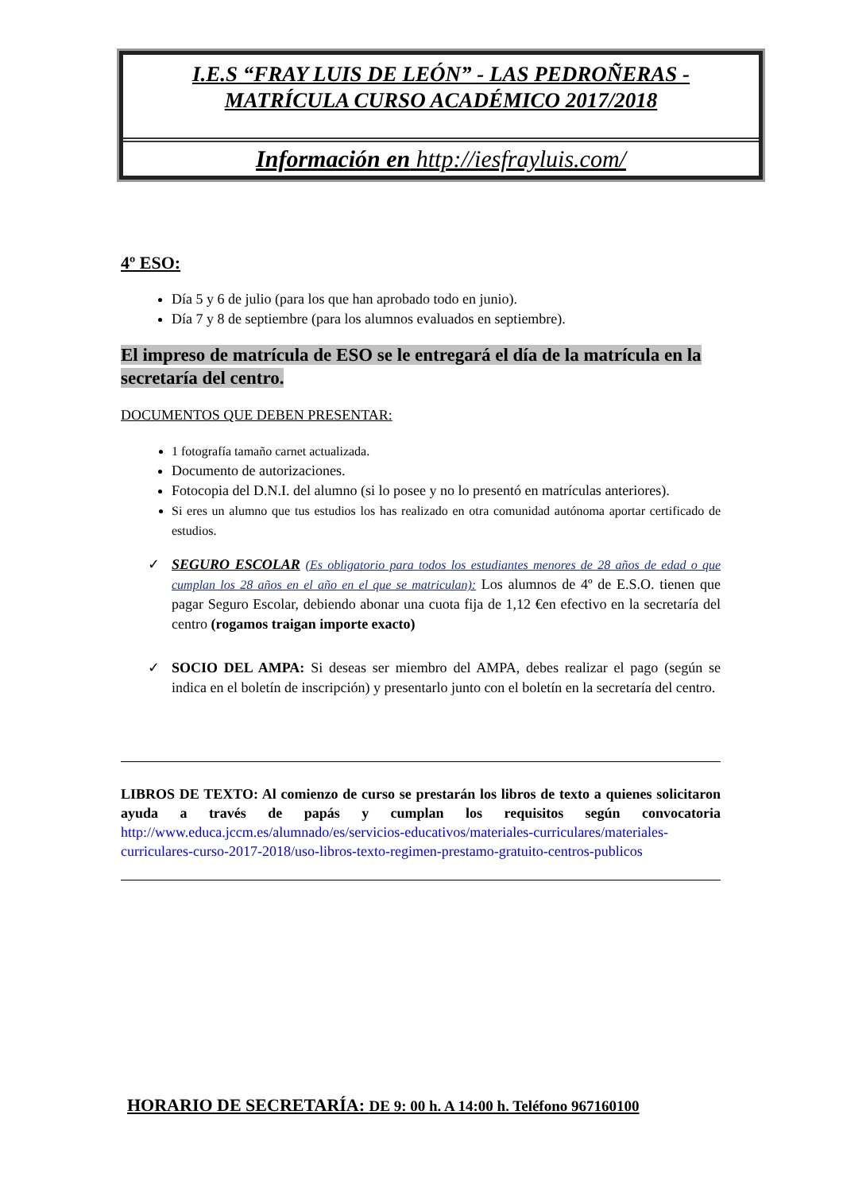I.E.S “FRAY LUIS DE LEÓN” - LAS PEDROÑERAS -
MATRÍCULA CURSO ACADÉMICO 2017/2018
Información en http://iesfrayluis.com/
4º ESO:
Día 5 y 6 de julio (para los que han aprobado todo en junio).
Día 7 y 8 de septiembre (para los alumnos evaluados en septiembre).
El impreso de matrícula de ESO se le entregará el día de la matrícula en la secretaría del centro.
DOCUMENTOS QUE DEBEN PRESENTAR:
1 fotografía tamaño carnet actualizada.
Documento de autorizaciones.
Fotocopia del D.N.I. del alumno (si lo posee y no lo presentó en matrículas anteriores).
Si eres un alumno que tus estudios los has realizado en otra comunidad autónoma aportar certificado de estudios.
✓ SEGURO ESCOLAR (Es obligatorio para todos los estudiantes menores de 28 años de edad o que cumplan los 28 años en el año en el que se matriculan): Los alumnos de 4º de E.S.O. tienen que pagar Seguro Escolar, debiendo abonar una cuota fija de 1,12 €en efectivo en la secretaría del centro (rogamos traigan importe exacto)
✓ SOCIO DEL AMPA: Si deseas ser miembro del AMPA, debes realizar el pago (según se indica en el boletín de inscripción) y presentarlo junto con el boletín en la secretaría del centro.
LIBROS DE TEXTO: Al comienzo de curso se prestarán los libros de texto a quienes solicitaron ayuda a través de papás y cumplan los requisitos según convocatoria http://www.educa.jccm.es/alumnado/es/servicios-educativos/materiales-curriculares/materiales-curriculares-curso-2017-2018/uso-libros-texto-regimen-prestamo-gratuito-centros-publicos
HORARIO DE SECRETARÍA: DE 9: 00 h. A 14:00 h. Teléfono 967160100